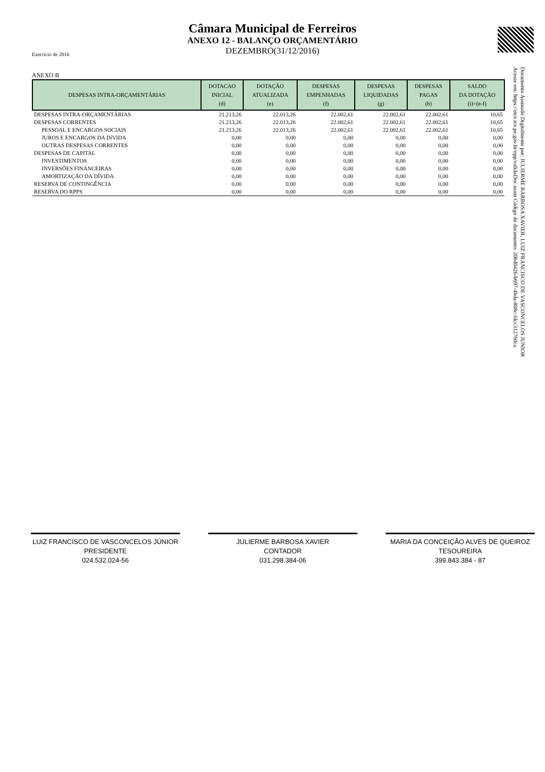Câmara Municipal de Ferreiros
ANEXO 12 - BALANÇO ORÇAMENTÁRIO
DEZEMBRO(31/12/2016)
Exercício de 2016
ANEXO B
| DESPESAS INTRA-ORÇAMENTÁRIAS | DOTACAO INICIAL (d) | DOTAÇÃO ATUALIZADA (e) | DESPESAS EMPENHADAS (f) | DESPESAS LIQUIDADAS (g) | DESPESAS PAGAS (h) | SALDO DA DOTAÇÃO (i)=(e-f) |
| --- | --- | --- | --- | --- | --- | --- |
| DESPESAS INTRA-ORÇAMENTÁRIAS | 21.213,26 | 22.013,26 | 22.002,61 | 22.002,61 | 22.002,61 | 10,65 |
| DESPESAS CORRENTES | 21.213,26 | 22.013,26 | 22.002,61 | 22.002,61 | 22.002,61 | 10,65 |
| PESSOAL E ENCARGOS SOCIAIS | 21.213,26 | 22.013,26 | 22.002,61 | 22.002,61 | 22.002,61 | 10,65 |
| JUROS E ENCARGOS DA DíVIDA | 0,00 | 0,00 | 0,00 | 0,00 | 0,00 | 0,00 |
| OUTRAS DESPESAS CORRENTES | 0,00 | 0,00 | 0,00 | 0,00 | 0,00 | 0,00 |
| DESPESAS DE CAPITAL | 0,00 | 0,00 | 0,00 | 0,00 | 0,00 | 0,00 |
| INVESTIMENTOS | 0,00 | 0,00 | 0,00 | 0,00 | 0,00 | 0,00 |
| INVERSÕES FINANCEIRAS | 0,00 | 0,00 | 0,00 | 0,00 | 0,00 | 0,00 |
| AMORTIZAÇÃO DA DÍVIDA | 0,00 | 0,00 | 0,00 | 0,00 | 0,00 | 0,00 |
| RESERVA DE CONTINGÊNCIA | 0,00 | 0,00 | 0,00 | 0,00 | 0,00 | 0,00 |
| RESERVA DO RPPS | 0,00 | 0,00 | 0,00 | 0,00 | 0,00 | 0,00 |
Documento Assinado Digitalmente por: JULIERME BARBOSA XAVIER, LUIZ FRANCISCO DE VASCONCELOS JUNIOR
Acesse em: https://etce.tce.pe.gov.br/epp/validaDoc.seam Código do documento: 20bd0426-b697-4bda-808c-fdcc312760ca
LUIZ FRANCISCO DE VASCONCELOS JÚNIOR
PRESIDENTE
024.532.024-56
JULIERME BARBOSA XAVIER
CONTADOR
031.298.384-06
MARIA DA CONCEIÇÃO ALVES DE QUEIROZ
TESOUREIRA
399.843.384 - 87